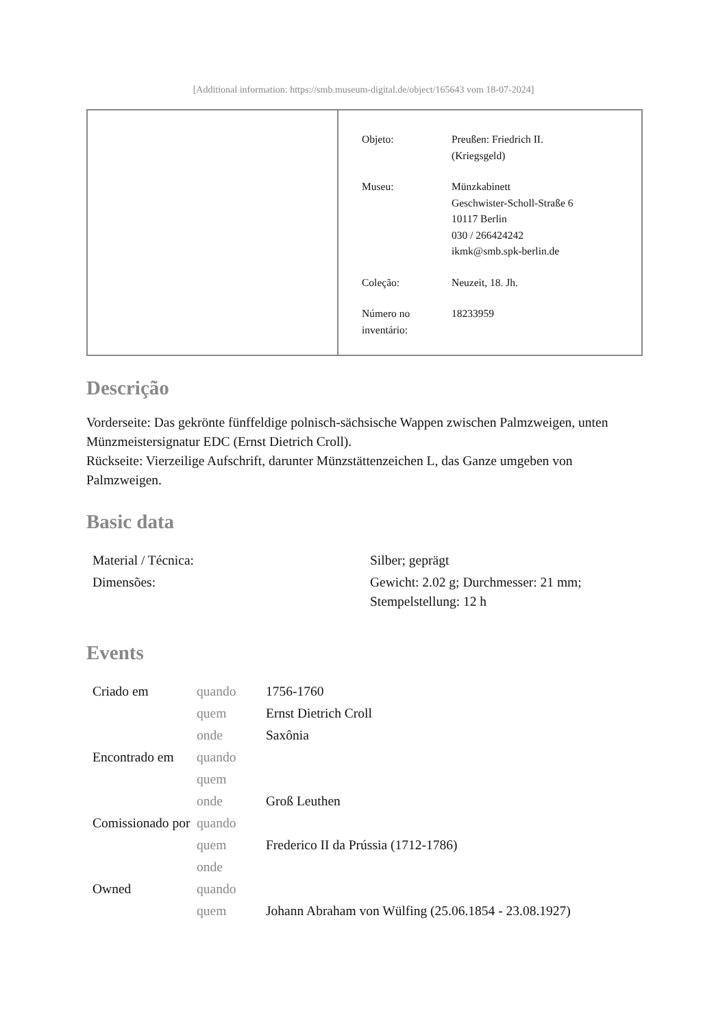[Additional information: https://smb.museum-digital.de/object/165643 vom 18-07-2024]
| Objeto: | Preußen: Friedrich II. (Kriegsgeld) |
| Museu: | Münzkabinett Geschwister-Scholl-Straße 6 10117 Berlin 030 / 266424242 ikmk@smb.spk-berlin.de |
| Coleção: | Neuzeit, 18. Jh. |
| Número no inventário: | 18233959 |
Descrição
Vorderseite: Das gekrönte fünffeldige polnisch-sächsische Wappen zwischen Palmzweigen, unten Münzmeistersignatur EDC (Ernst Dietrich Croll).
Rückseite: Vierzeilige Aufschrift, darunter Münzstättenzeichen L, das Ganze umgeben von Palmzweigen.
Basic data
| Material / Técnica: | Silber; geprägt |
| Dimensões: | Gewicht: 2.02 g; Durchmesser: 21 mm; Stempelstellung: 12 h |
Events
| Criado em | quando | 1756-1760 |
| | quem | Ernst Dietrich Croll |
| | onde | Saxônia |
| Encontrado em | quando | |
| | quem | |
| | onde | Groß Leuthen |
| Comissionado por | quando | |
| | quem | Frederico II da Prússia (1712-1786) |
| | onde | |
| Owned | quando | |
| | quem | Johann Abraham von Wülfing (25.06.1854 - 23.08.1927) |